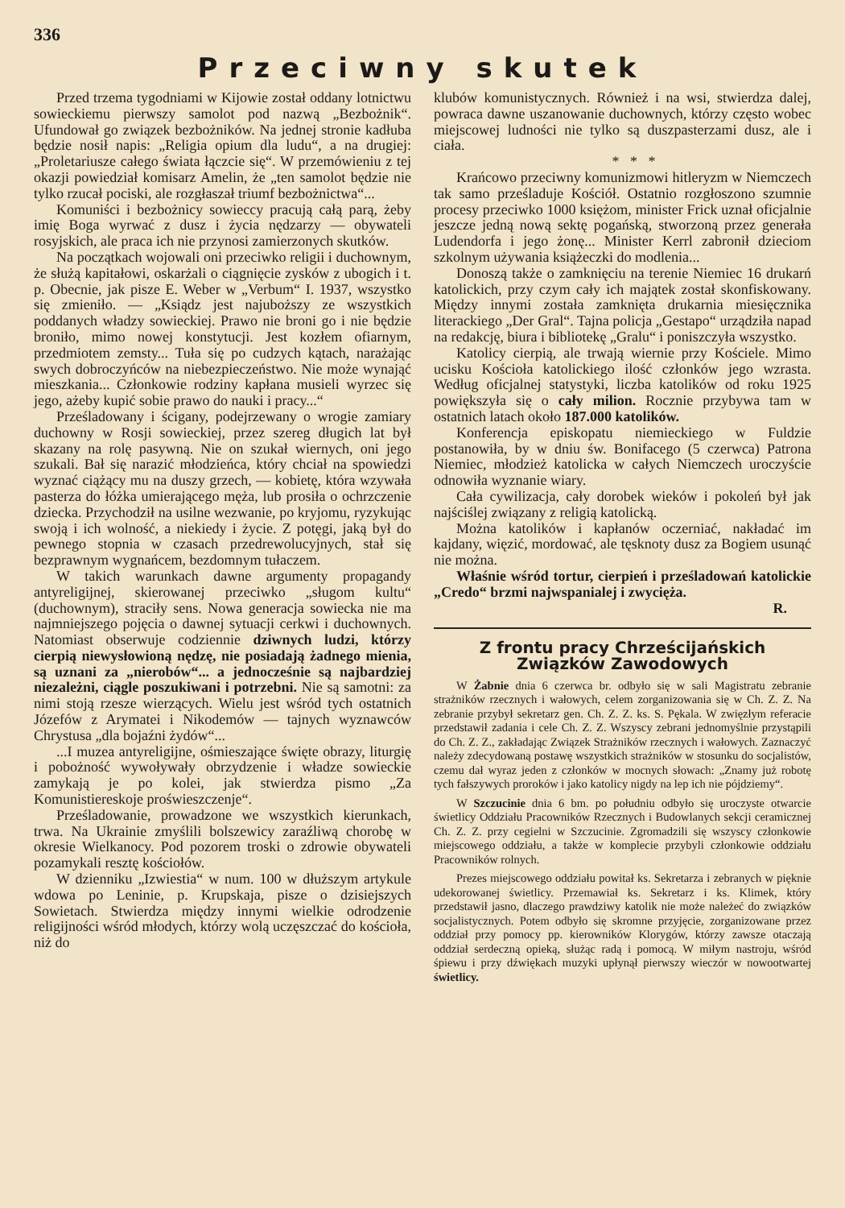336
Przeciwny skutek
Przed trzema tygodniami w Kijowie został oddany lotnictwu sowieckiemu pierwszy samolot pod nazwą „Bezbożnik“. Ufundował go związek bezbożników. Na jednej stronie kadłuba będzie nosił napis: „Religia opium dla ludu“, a na drugiej: „Proletariusze całego świata łączcie się“. W przemówieniu z tej okazji powiedział komisarz Amelin, że „ten samolot będzie nie tylko rzucał pociski, ale rozgłaszał triumf bezbożnictwa“...
Komuniści i bezbożnicy sowieccy pracują całą parą, żeby imię Boga wyrwać z dusz i życia nędzarzy — obywateli rosyjskich, ale praca ich nie przynosi zamierzonych skutków.
Na początkach wojowali oni przeciwko religii i duchownym, że służą kapitałowi, oskarżali o ciągnięcie zysków z ubogich i t. p. Obecnie, jak pisze E. Weber w „Verbum“ I. 1937, wszystko się zmieniło. — „Ksiądz jest najuboższy ze wszystkich poddanych władzy sowieckiej. Prawo nie broni go i nie będzie broniło, mimo nowej konstytucji. Jest kozłem ofiarnym, przedmiotem zemsty... Tuła się po cudzych kątach, narażając swych dobroczyńców na niebezpieczeństwo. Nie może wynająć mieszkania... Członkowie rodziny kapłana musieli wyrzec się jego, ażeby kupić sobie prawo do nauki i pracy...“
Prześladowany i ścigany, podejrzewany o wrogie zamiary duchowny w Rosji sowieckiej, przez szereg długich lat był skazany na rolę pasywną. Nie on szukał wiernych, oni jego szukali. Bał się narazić młodzieńca, który chciał na spowiedzi wyznać ciążący mu na duszy grzech, — kobietę, która wzywała pasterza do łóżka umierającego męża, lub prosiła o ochrzczenie dziecka. Przychodził na usilne wezwanie, po kryjomu, ryzykując swoją i ich wolność, a niekiedy i życie. Z potęgi, jaką był do pewnego stopnia w czasach przedrewolucyjnych, stał się bezprawnym wygnańcem, bezdomnym tułaczem.
W takich warunkach dawne argumenty propagandy antyreligijnej, skierowanej przeciwko „sługom kultu“ (duchownym), straciły sens. Nowa generacja sowiecka nie ma najmniejszego pojęcia o dawnej sytuacji cerkwi i duchownych. Natomiast obserwuje codziennie dziwnych ludzi, którzy cierpią niewysłowioną nędzę, nie posiadają żadnego mienia, są uznani za „nierobów“... a jednocześnie są najbardziej niezależni, ciągle poszukiwani i potrzebni. Nie są samotni: za nimi stoją rzesze wierzących. Wielu jest wśród tych ostatnich Józefów z Arymatei i Nikodemów — tajnych wyznawców Chrystusa „dla bojaźni żydów“...
...I muzea antyreligijne, ośmieszające święte obrazy, liturgię i pobożność wywoływały obrzydzenie i władze sowieckie zamykają je po kolei, jak stwierdza pismo „Za Komunistiereskoje proświeszczenje“.
Prześladowanie, prowadzone we wszystkich kierunkach, trwa. Na Ukrainie zmyślili bolszewicy zaraźliwą chorobę w okresie Wielkanocy. Pod pozorem troski o zdrowie obywateli pozamykali resztę kościołów.
W dzienniku „Izwiestia“ w num. 100 w dłuższym artykule wdowa po Leninie, p. Krupskaja, pisze o dzisiejszych Sowietach. Stwierdza między innymi wielkie odrodzenie religijności wśród młodych, którzy wolą uczęszczać do kościoła, niż do
klubów komunistycznych. Również i na wsi, stwierdza dalej, powraca dawne uszanowanie duchownych, którzy często wobec miejscowej ludności nie tylko są duszpasterzami dusz, ale i ciała.
* * *
Krańcowo przeciwny komunizmowi hitleryzm w Niemczech tak samo prześladuje Kościół. Ostatnio rozgłoszono szumnie procesy przeciwko 1000 księżom, minister Frick uznał oficjalnie jeszcze jedną nową sektę pogańską, stworzoną przez generała Ludendorfa i jego żonę... Minister Kerrl zabronił dzieciom szkolnym używania książeczki do modlenia...
Donoszą także o zamknięciu na terenie Niemiec 16 drukarń katolickich, przy czym cały ich majątek został skonfiskowany. Między innymi została zamknięta drukarnia miesięcznika literackiego „Der Gral“. Tajna policja „Gestapo“ urządziła napad na redakcję, biura i bibliotekę „Gralu“ i poniszczyła wszystko.
Katolicy cierpią, ale trwają wiernie przy Kościele. Mimo ucisku Kościoła katolickiego ilość członków jego wzrasta. Według oficjalnej statystyki, liczba katolików od roku 1925 powiększyła się o cały milion. Rocznie przybywa tam w ostatnich latach około 187.000 katolików.
Konferencja episkopatu niemieckiego w Fuldzie postanowiła, by w dniu św. Bonifacego (5 czerwca) Patrona Niemiec, młodzież katolicka w całych Niemczech uroczyście odnowiła wyznanie wiary.
Cała cywilizacja, cały dorobek wieków i pokoleń był jak najściślej związany z religią katolicką.
Można katolików i kapłanów oczerniać, nakładać im kajdany, więzić, mordować, ale tęsknoty dusz za Bogiem usunąć nie można.
Właśnie wśród tortur, cierpień i prześladowań katolickie „Credo“ brzmi najwspanialej i zwycięża.
R.
Z frontu pracy Chrześcijańskich Związków Zawodowych
W Żabnie dnia 6 czerwca br. odbyło się w sali Magistratu zebranie strażników rzecznych i wałowych, celem zorganizowania się w Ch. Z. Z. Na zebranie przybył sekretarz gen. Ch. Z. Z. ks. S. Pękala. W zwięzłym referacie przedstawił zadania i cele Ch. Z. Z. Wszyscy zebrani jednomyślnie przystąpili do Ch. Z. Z., zakładając Związek Strażników rzecznych i wałowych. Zaznaczyć należy zdecydowaną postawę wszystkich strażników w stosunku do socjalistów, czemu dał wyraz jeden z członków w mocnych słowach: „Znamy już robotę tych fałszywych proroków i jako katolicy nigdy na lep ich nie pójdziemy“.
W Szczucinie dnia 6 bm. po południu odbyło się uroczyste otwarcie świetlicy Oddziału Pracowników Rzecznych i Budowlanych sekcji ceramicznej Ch. Z. Z. przy cegielni w Szczucinie. Zgromadzili się wszyscy członkowie miejscowego oddziału, a także w komplecie przybyli członkowie oddziału Pracowników rolnych.
Prezes miejscowego oddziału powitał ks. Sekretarza i zebranych w pięknie udekorowanej świetlicy. Przemawiał ks. Sekretarz i ks. Klimek, który przedstawił jasno, dlaczego prawdziwy katolik nie może należeć do związków socjalistycznych. Potem odbyło się skromne przyjęcie, zorganizowane przez oddział przy pomocy pp. kierowników Klorygów, którzy zawsze otaczają oddział serdeczną opieką, służąc radą i pomocą. W miłym nastroju, wśród śpiewu i przy dźwiękach muzyki upłynął pierwszy wieczór w nowootwartej świetlicy.